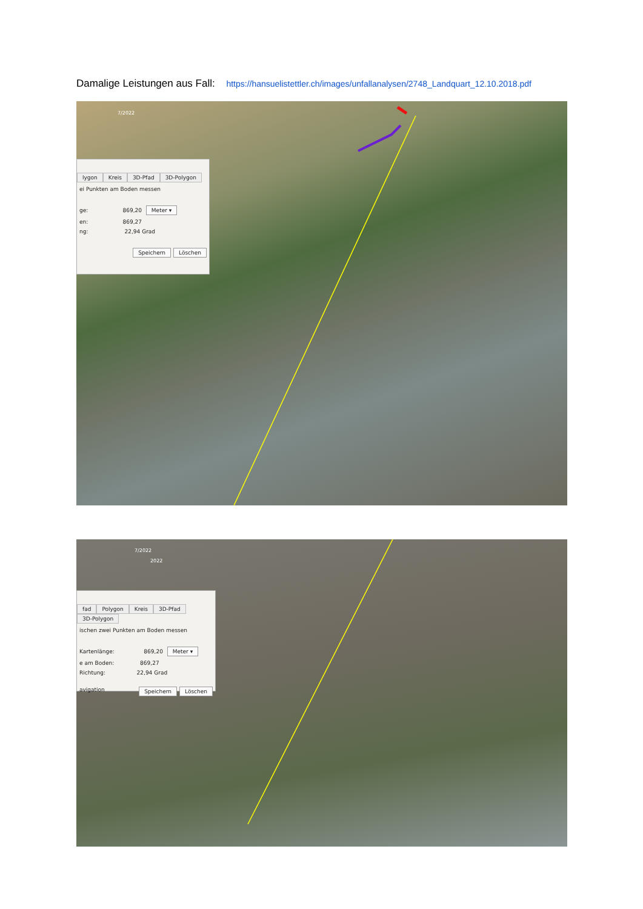Damalige Leistungen aus Fall: https://hansuelistettler.ch/images/unfallanalysen/2748_Landquart_12.10.2018.pdf
7/2022
lygon Kreis 3D-Pfad 3D-Polygon
ei Punkten am Boden messen
ge: 869,20 Meter ▾
en: 869,27
ng: 22,94 Grad
Speichern Löschen
7/2022
2022
fad Polygon Kreis 3D-Pfad 3D-Polygon
ischen zwei Punkten am Boden messen
Kartenlänge: 869,20 Meter ▾
e am Boden: 869,27
Richtung: 22,94 Grad
avigation Speichern Löschen